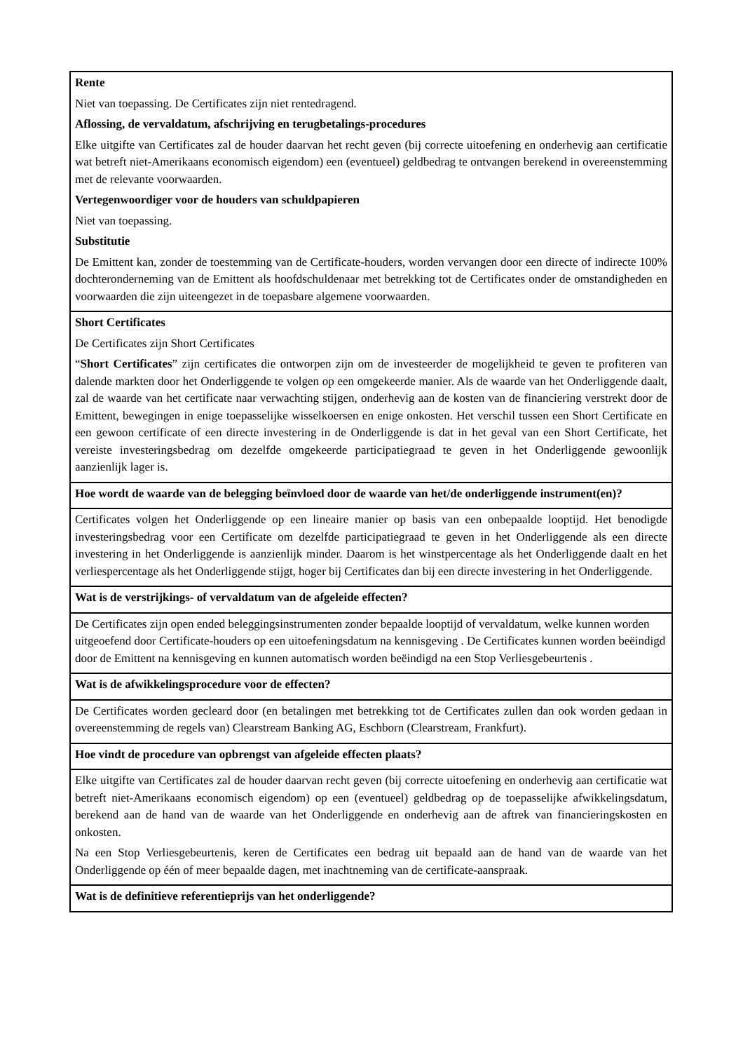| Rente Niet van toepassing. De Certificates zijn niet rentedragend. Aflossing, de vervaldatum, afschrijving en terugbetalings-procedures Elke uitgifte van Certificates zal de houder daarvan het recht geven (bij correcte uitoefening en onderhevig aan certificatie wat betreft niet-Amerikaans economisch eigendom) een (eventueel) geldbedrag te ontvangen berekend in overeenstemming met de relevante voorwaarden. Vertegenwoordiger voor de houders van schuldpapieren Niet van toepassing. Substitutie De Emittent kan, zonder de toestemming van de Certificate-houders, worden vervangen door een directe of indirecte 100% dochteronderneming van de Emittent als hoofdschuldenaar met betrekking tot de Certificates onder de omstandigheden en voorwaarden die zijn uiteengezet in de toepasbare algemene voorwaarden. |
| Short Certificates De Certificates zijn Short Certificates “ Short Certificates ” zijn certificates die ontworpen zijn om de investeerder de mogelijkheid te geven te profiteren van dalende markten door het Onderliggende te volgen op een omgekeerde manier. Als de waarde van het Onderliggende daalt, zal de waarde van het certificate naar verwachting stijgen, onderhevig aan de kosten van de financiering verstrekt door de Emittent, bewegingen in enige toepasselijke wisselkoersen en enige onkosten. Het verschil tussen een Short Certificate en een gewoon certificate of een directe investering in de Onderliggende is dat in het geval van een Short Certificate, het vereiste investeringsbedrag om dezelfde omgekeerde participatiegraad te geven in het Onderliggende gewoonlijk aanzienlijk lager is. |
| Hoe wordt de waarde van de belegging beïnvloed door de waarde van het/de onderliggende instrument(en)? |
| Certificates volgen het Onderliggende op een lineaire manier op basis van een onbepaalde looptijd. Het benodigde investeringsbedrag voor een Certificate om dezelfde participatiegraad te geven in het Onderliggende als een directe investering in het Onderliggende is aanzienlijk minder. Daarom is het winstpercentage als het Onderliggende daalt en het verliespercentage als het Onderliggende stijgt, hoger bij Certificates dan bij een directe investering in het Onderliggende. |
| Wat is de verstrijkings- of vervaldatum van de afgeleide effecten? |
| De Certificates zijn open ended beleggingsinstrumenten zonder bepaalde looptijd of vervaldatum, welke kunnen worden uitgeoefend door Certificate-houders op een uitoefeningsdatum na kennisgeving . De Certificates kunnen worden beëindigd door de Emittent na kennisgeving en kunnen automatisch worden beëindigd na een Stop Verliesgebeurtenis . |
| Wat is de afwikkelingsprocedure voor de effecten? |
| De Certificates worden gecleard door (en betalingen met betrekking tot de Certificates zullen dan ook worden gedaan in overeenstemming de regels van) Clearstream Banking AG, Eschborn (Clearstream, Frankfurt). |
| Hoe vindt de procedure van opbrengst van afgeleide effecten plaats? |
| Elke uitgifte van Certificates zal de houder daarvan recht geven (bij correcte uitoefening en onderhevig aan certificatie wat betreft niet-Amerikaans economisch eigendom) op een (eventueel) geldbedrag op de toepasselijke afwikkelingsdatum, berekend aan de hand van de waarde van het Onderliggende en onderhevig aan de aftrek van financieringskosten en onkosten. Na een Stop Verliesgebeurtenis, keren de Certificates een bedrag uit bepaald aan de hand van de waarde van het Onderliggende op één of meer bepaalde dagen, met inachtneming van de certificate-aanspraak. |
| Wat is de definitieve referentieprijs van het onderliggende? |